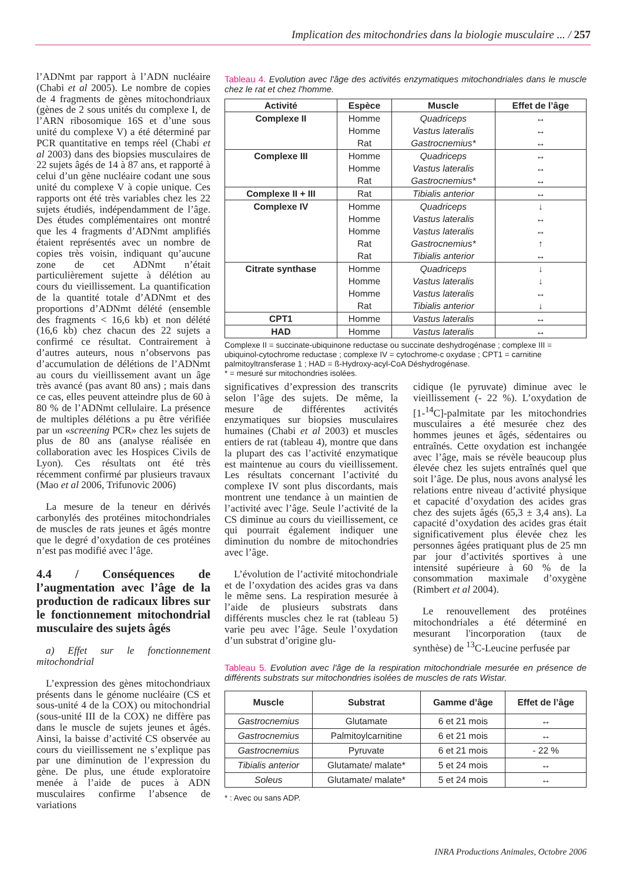Implication des mitochondries dans la biologie musculaire ... / 257
l’ADNmt par rapport à l’ADN nucléaire (Chabi et al 2005). Le nombre de copies de 4 fragments de gènes mitochondriaux (gènes de 2 sous unités du complexe I, de l’ARN ribosomique 16S et d’une sous unité du complexe V) a été déterminé par PCR quantitative en temps réel (Chabi et al 2003) dans des biopsies musculaires de 22 sujets âgés de 14 à 87 ans, et rapporté à celui d’un gène nucléaire codant une sous unité du complexe V à copie unique. Ces rapports ont été très variables chez les 22 sujets étudiés, indépendamment de l’âge. Des études complémentaires ont montré que les 4 fragments d’ADNmt amplifiés étaient représentés avec un nombre de copies très voisin, indiquant qu’aucune zone de cet ADNmt n’était particulièrement sujette à délétion au cours du vieillissement. La quantification de la quantité totale d’ADNmt et des proportions d’ADNmt délété (ensemble des fragments < 16,6 kb) et non délété (16,6 kb) chez chacun des 22 sujets a confirmé ce résultat. Contrairement à d’autres auteurs, nous n’observons pas d’accumulation de délétions de l’ADNmt au cours du vieillissement avant un âge très avancé (pas avant 80 ans) ; mais dans ce cas, elles peuvent atteindre plus de 60 à 80 % de l’ADNmt cellulaire. La présence de multiples délétions a pu être vérifiée par un «screening PCR» chez les sujets de plus de 80 ans (analyse réalisée en collaboration avec les Hospices Civils de Lyon). Ces résultats ont été très récemment confirmé par plusieurs travaux (Mao et al 2006, Trifunovic 2006)
La mesure de la teneur en dérivés carbonylés des protéines mitochondriales de muscles de rats jeunes et âgés montre que le degré d’oxydation de ces protéines n’est pas modifié avec l’âge.
4.4 / Conséquences de l’augmentation avec l’âge de la production de radicaux libres sur le fonctionnement mitochondrial musculaire des sujets âgés
a) Effet sur le fonctionnement mitochondrial
L’expression des gènes mitochondriaux présents dans le génome nucléaire (CS et sous-unité 4 de la COX) ou mitochondrial (sous-unité III de la COX) ne diffère pas dans le muscle de sujets jeunes et âgés. Ainsi, la baisse d’activité CS observée au cours du vieillissement ne s’explique pas par une diminution de l’expression du gène. De plus, une étude exploratoire menée à l’aide de puces à ADN musculaires confirme l’absence de variations
Tableau 4. Evolution avec l'âge des activités enzymatiques mitochondriales dans le muscle chez le rat et chez l'homme.
| Activité | Espèce | Muscle | Effet de l’âge |
| --- | --- | --- | --- |
| Complexe II | Homme Homme Rat | Quadriceps Vastus lateralis Gastrocnemius* | ↔ ↔ ↔ |
| Complexe III | Homme Homme Rat | Quadriceps Vastus lateralis Gastrocnemius* | ↔ ↔ ↔ |
| Complexe II + III | Rat | Tibialis anterior | ↔ |
| Complexe IV | Homme Homme Homme Rat Rat | Quadriceps Vastus lateralis Vastus lateralis Gastrocnemius* Tibialis anterior | ↓ ↔ ↔ ↑ ↔ |
| Citrate synthase | Homme Homme Homme Rat | Quadriceps Vastus lateralis Vastus lateralis Tibialis anterior | ↓ ↓ ↔ ↓ |
| CPT1 | Homme | Vastus lateralis | ↔ |
| HAD | Homme | Vastus lateralis | ↔ |
Complexe II = succinate-ubiquinone reductase ou succinate deshydrogénase ; complexe III = ubiquinol-cytochrome reductase ; complexe IV = cytochrome-c oxydase ; CPT1 = carnitine palmitoyltransferase 1 ; HAD = ß-Hydroxy-acyl-CoA Déshydrogénase.
* = mesuré sur mitochondries isolées.
significatives d’expression des transcrits selon l’âge des sujets. De même, la mesure de différentes activités enzymatiques sur biopsies musculaires humaines (Chabi et al 2003) et muscles entiers de rat (tableau 4), montre que dans la plupart des cas l’activité enzymatique est maintenue au cours du vieillissement. Les résultats concernant l’activité du complexe IV sont plus discordants, mais montrent une tendance à un maintien de l’activité avec l’âge. Seule l’activité de la CS diminue au cours du vieillissement, ce qui pourrait également indiquer une diminution du nombre de mitochondries avec l’âge.
L’évolution de l’activité mitochondriale et de l’oxydation des acides gras va dans le même sens. La respiration mesurée à l’aide de plusieurs substrats dans différents muscles chez le rat (tableau 5) varie peu avec l’âge. Seule l’oxydation d’un substrat d’origine glu-
cidique (le pyruvate) diminue avec le vieillissement (- 22 %). L’oxydation de [1-<sup>14</sup>C]-palmitate par les mitochondries musculaires a été mesurée chez des hommes jeunes et âgés, sédentaires ou entraînés. Cette oxydation est inchangée avec l’âge, mais se révèle beaucoup plus élevée chez les sujets entraînés quel que soit l’âge. De plus, nous avons analysé les relations entre niveau d’activité physique et capacité d’oxydation des acides gras chez des sujets âgés (65,3 ± 3,4 ans). La capacité d’oxydation des acides gras était significativement plus élevée chez les personnes âgées pratiquant plus de 25 mn par jour d’activités sportives à une intensité supérieure à 60 % de la consommation maximale d’oxygène (Rimbert et al 2004).
Le renouvellement des protéines mitochondriales a été déterminé en mesurant l'incorporation (taux de synthèse) de <sup>13</sup>C-Leucine perfusée par
Tableau 5. Evolution avec l'âge de la respiration mitochondriale mesurée en présence de différents substrats sur mitochondries isolées de muscles de rats Wistar.
| Muscle | Substrat | Gamme d’âge | Effet de l’âge |
| --- | --- | --- | --- |
| Gastrocnemius | Glutamate | 6 et 21 mois | ↔ |
| Gastrocnemius | Palmitoylcarnitine | 6 et 21 mois | ↔ |
| Gastrocnemius | Pyruvate | 6 et 21 mois | - 22 % |
| Tibialis anterior | Glutamate/ malate* | 5 et 24 mois | ↔ |
| Soleus | Glutamate/ malate* | 5 et 24 mois | ↔ |
* : Avec ou sans ADP.
INRA Productions Animales, Octobre 2006